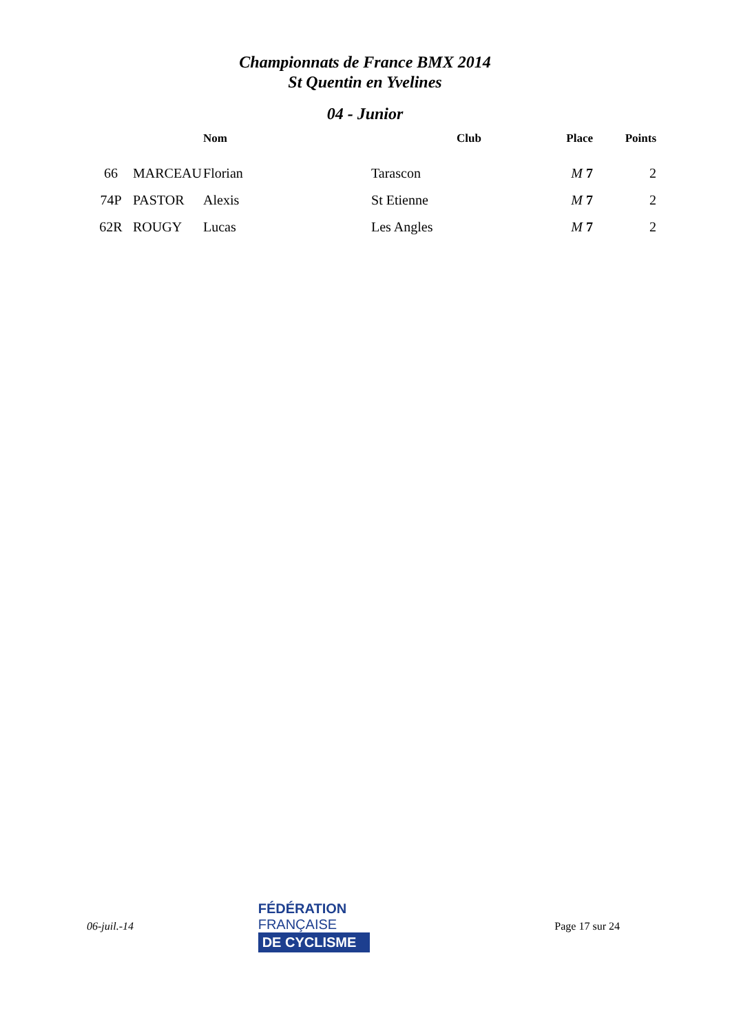Championnats de France BMX 2014
St Quentin en Yvelines
04 - Junior
| | | Nom | | Club | Place | Points |
| --- | --- | --- | --- | --- | --- | --- |
| 66 | MARCEAU | Florian | | Tarascon | M 7 | 2 |
| 74P | PASTOR | Alexis | | St Etienne | M 7 | 2 |
| 62R | ROUGY | Lucas | | Les Angles | M 7 | 2 |
06-juil.-14
FÉDÉRATION
FRANÇAISE
DE CYCLISME
Page 17 sur 24